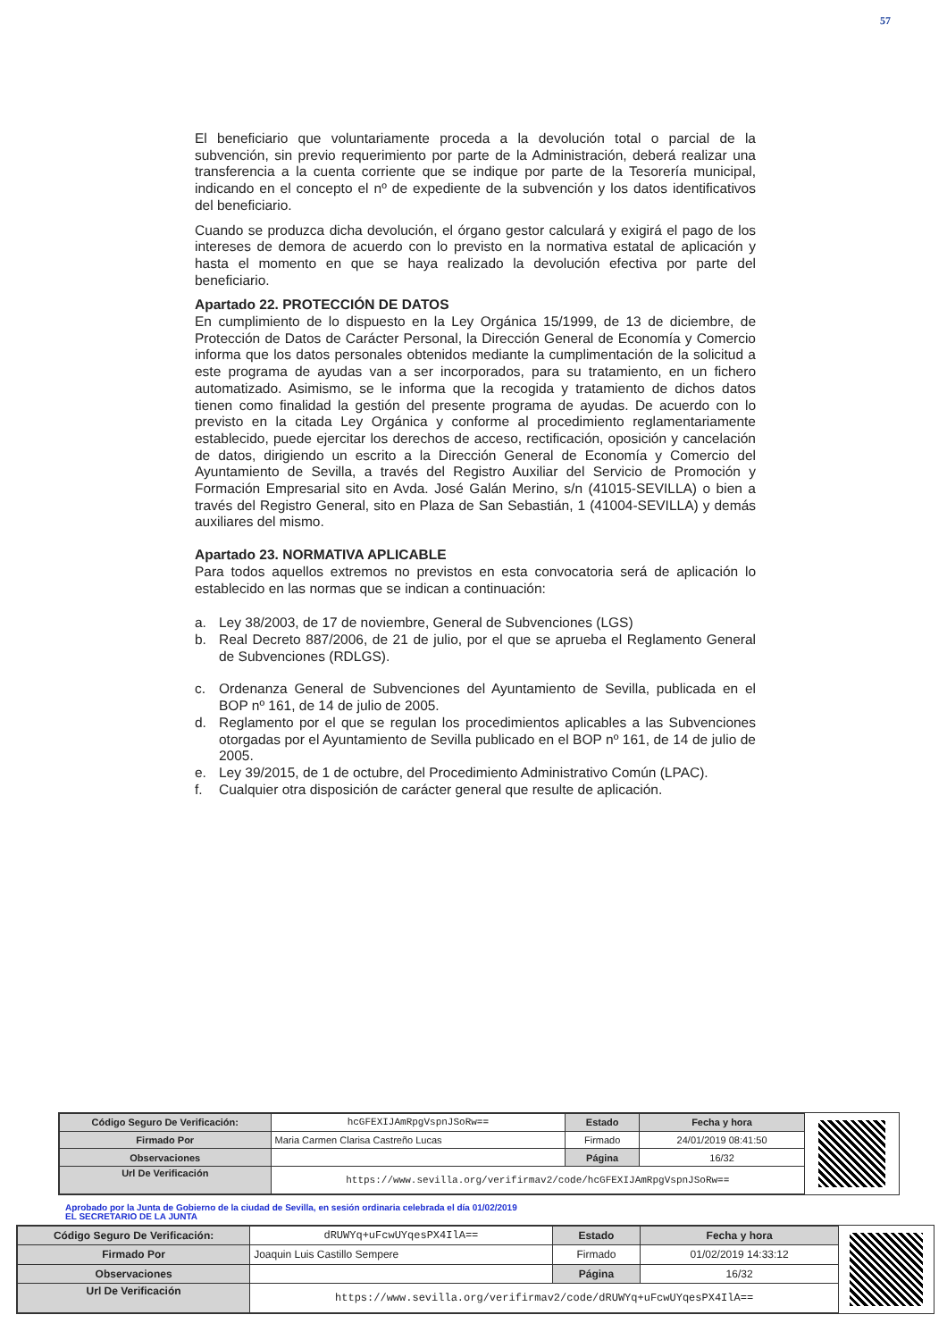57
El beneficiario que voluntariamente proceda a la devolución total o parcial de la subvención, sin previo requerimiento por parte de la Administración, deberá realizar una transferencia a la cuenta corriente que se indique por parte de la Tesorería municipal, indicando en el concepto el nº de expediente de la subvención y los datos identificativos del beneficiario.
Cuando se produzca dicha devolución, el órgano gestor calculará y exigirá el pago de los intereses de demora de acuerdo con lo previsto en la normativa estatal de aplicación y hasta el momento en que se haya realizado la devolución efectiva por parte del beneficiario.
Apartado 22. PROTECCIÓN DE DATOS
En cumplimiento de lo dispuesto en la Ley Orgánica 15/1999, de 13 de diciembre, de Protección de Datos de Carácter Personal, la Dirección General de Economía y Comercio informa que los datos personales obtenidos mediante la cumplimentación de la solicitud a este programa de ayudas van a ser incorporados, para su tratamiento, en un fichero automatizado. Asimismo, se le informa que la recogida y tratamiento de dichos datos tienen como finalidad la gestión del presente programa de ayudas. De acuerdo con lo previsto en la citada Ley Orgánica y conforme al procedimiento reglamentariamente establecido, puede ejercitar los derechos de acceso, rectificación, oposición y cancelación de datos, dirigiendo un escrito a la Dirección General de Economía y Comercio del Ayuntamiento de Sevilla, a través del Registro Auxiliar del Servicio de Promoción y Formación Empresarial sito en Avda. José Galán Merino, s/n (41015-SEVILLA) o bien a través del Registro General, sito en Plaza de San Sebastián, 1 (41004-SEVILLA) y demás auxiliares del mismo.
Apartado 23. NORMATIVA APLICABLE
Para todos aquellos extremos no previstos en esta convocatoria será de aplicación lo establecido en las normas que se indican a continuación:
a. Ley 38/2003, de 17 de noviembre, General de Subvenciones (LGS)
b. Real Decreto 887/2006, de 21 de julio, por el que se aprueba el Reglamento General de Subvenciones (RDLGS).
c. Ordenanza General de Subvenciones del Ayuntamiento de Sevilla, publicada en el BOP nº 161, de 14 de julio de 2005.
d. Reglamento por el que se regulan los procedimientos aplicables a las Subvenciones otorgadas por el Ayuntamiento de Sevilla publicado en el BOP nº 161, de 14 de julio de 2005.
e. Ley 39/2015, de 1 de octubre, del Procedimiento Administrativo Común (LPAC).
f. Cualquier otra disposición de carácter general que resulte de aplicación.
| Código Seguro De Verificación: | hcGFEXIJAmRpgVspnJSoRw== | Estado | Fecha y hora |
| Firmado Por | Maria Carmen Clarisa Castreño Lucas | Firmado | 24/01/2019 08:41:50 |
| Observaciones | | Página | 16/32 |
| Url De Verificación | https://www.sevilla.org/verifirmav2/code/hcGFEXIJAmRpgVspnJSoRw== | | |
Aprobado por la Junta de Gobierno de la ciudad de Sevilla, en sesión ordinaria celebrada el día 01/02/2019
EL SECRETARIO DE LA JUNTA
| Código Seguro De Verificación: | dRUWYq+uFcwUYqesPX4IlA== | Estado | Fecha y hora |
| Firmado Por | Joaquin Luis Castillo Sempere | Firmado | 01/02/2019 14:33:12 |
| Observaciones | | Página | 16/32 |
| Url De Verificación | https://www.sevilla.org/verifirmav2/code/dRUWYq+uFcwUYqesPX4IlA== | | |